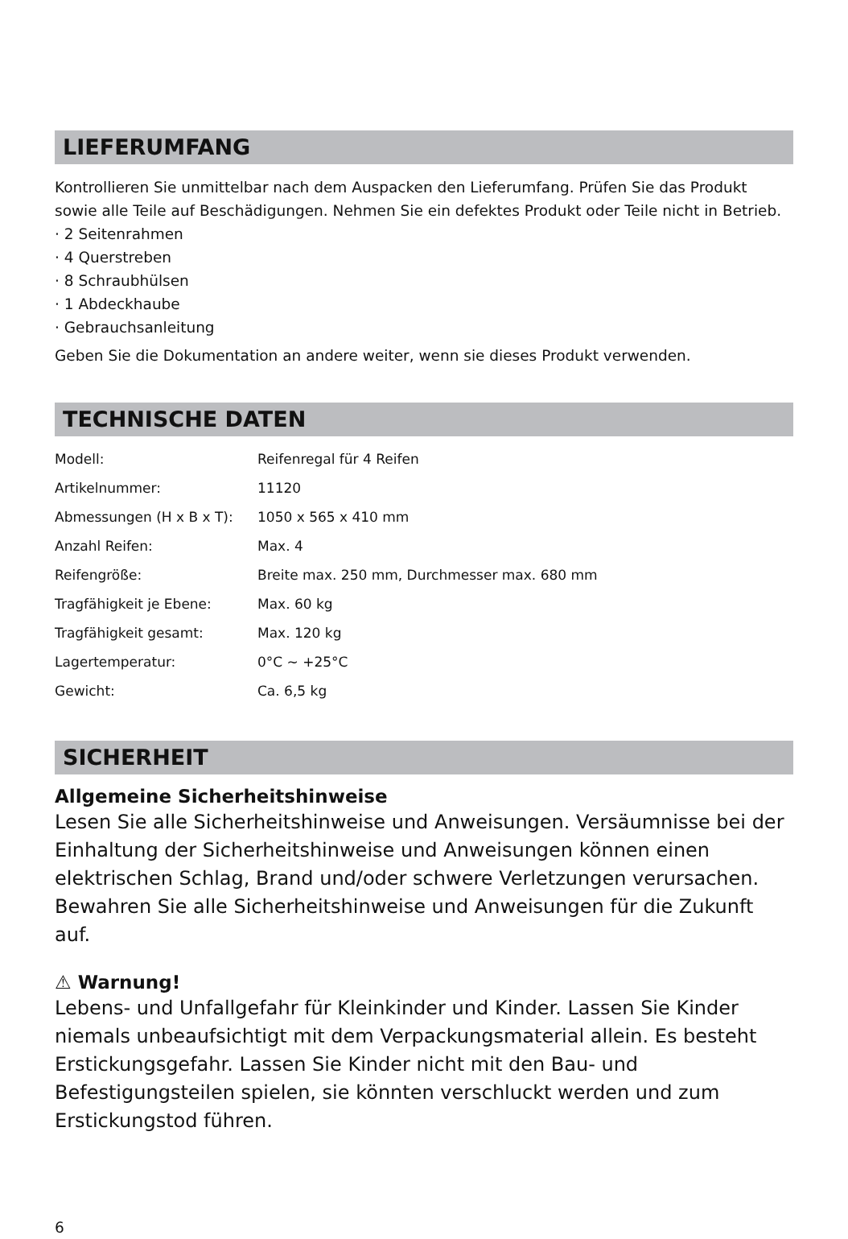LIEFERUMFANG
Kontrollieren Sie unmittelbar nach dem Auspacken den Lieferumfang. Prüfen Sie das Produkt sowie alle Teile auf Beschädigungen. Nehmen Sie ein defektes Produkt oder Teile nicht in Betrieb.
· 2 Seitenrahmen
· 4 Querstreben
· 8 Schraubhülsen
· 1 Abdeckhaube
· Gebrauchsanleitung
Geben Sie die Dokumentation an andere weiter, wenn sie dieses Produkt verwenden.
TECHNISCHE DATEN
| Modell: | Reifenregal für 4 Reifen |
| Artikelnummer: | 11120 |
| Abmessungen (H x B x T): | 1050 x 565 x 410 mm |
| Anzahl Reifen: | Max. 4 |
| Reifengröße: | Breite max. 250 mm, Durchmesser max. 680 mm |
| Tragfähigkeit je Ebene: | Max. 60 kg |
| Tragfähigkeit gesamt: | Max. 120 kg |
| Lagertemperatur: | 0°C ~ +25°C |
| Gewicht: | Ca. 6,5 kg |
SICHERHEIT
Allgemeine Sicherheitshinweise
Lesen Sie alle Sicherheitshinweise und Anweisungen. Versäumnisse bei der Einhaltung der Sicherheitshinweise und Anweisungen können einen elektrischen Schlag, Brand und/oder schwere Verletzungen verursachen. Bewahren Sie alle Sicherheitshinweise und Anweisungen für die Zukunft auf.
⚠ Warnung!
Lebens- und Unfallgefahr für Kleinkinder und Kinder. Lassen Sie Kinder niemals unbeaufsichtigt mit dem Verpackungsmaterial allein. Es besteht Erstickungsgefahr. Lassen Sie Kinder nicht mit den Bau- und Befestigungsteilen spielen, sie könnten verschluckt werden und zum Erstickungstod führen.
6